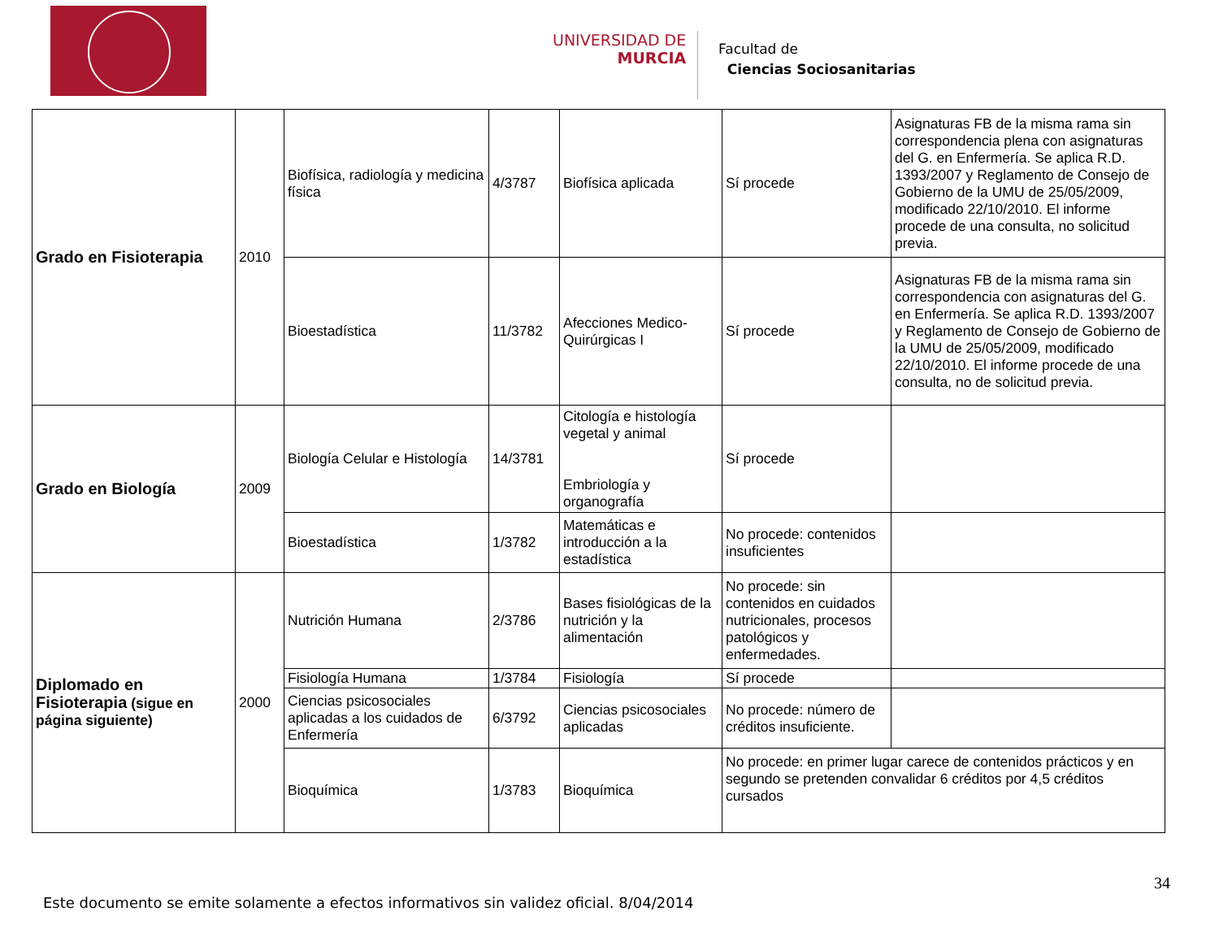UNIVERSIDAD DE
MURCIA
Facultad de
Ciencias Sociosanitarias
| Grado en Fisioterapia | 2010 | Biofísica, radiología y medicina física | 4/3787 | Biofísica aplicada | Sí procede | Asignaturas FB de la misma rama sin correspondencia plena con asignaturas del G. en Enfermería. Se aplica R.D. 1393/2007 y Reglamento de Consejo de Gobierno de la UMU de 25/05/2009, modificado 22/10/2010. El informe procede de una consulta, no solicitud previa. |
| | | Bioestadística | 11/3782 | Afecciones Medico-Quirúrgicas I | Sí procede | Asignaturas FB de la misma rama sin correspondencia con asignaturas del G. en Enfermería. Se aplica R.D. 1393/2007 y Reglamento de Consejo de Gobierno de la UMU de 25/05/2009, modificado 22/10/2010. El informe procede de una consulta, no de solicitud previa. |
| Grado en Biología | 2009 | Biología Celular e Histología | 14/3781 | Citología e histología vegetal y animal Embriología y organografía | Sí procede | |
| | | Bioestadística | 1/3782 | Matemáticas e introducción a la estadística | No procede: contenidos insuficientes | |
| Diplomado en Fisioterapia (sigue en página siguiente) | 2000 | Nutrición Humana | 2/3786 | Bases fisiológicas de la nutrición y la alimentación | No procede: sin contenidos en cuidados nutricionales, procesos patológicos y enfermedades. | |
| | | Fisiología Humana | 1/3784 | Fisiología | Sí procede | |
| | | Ciencias psicosociales aplicadas a los cuidados de Enfermería | 6/3792 | Ciencias psicosociales aplicadas | No procede: número de créditos insuficiente. | |
| | | Bioquímica | 1/3783 | Bioquímica | No procede: en primer lugar carece de contenidos prácticos y en segundo se pretenden convalidar 6 créditos por 4,5 créditos cursados | |
34
Este documento se emite solamente a efectos informativos sin validez oficial. 8/04/2014